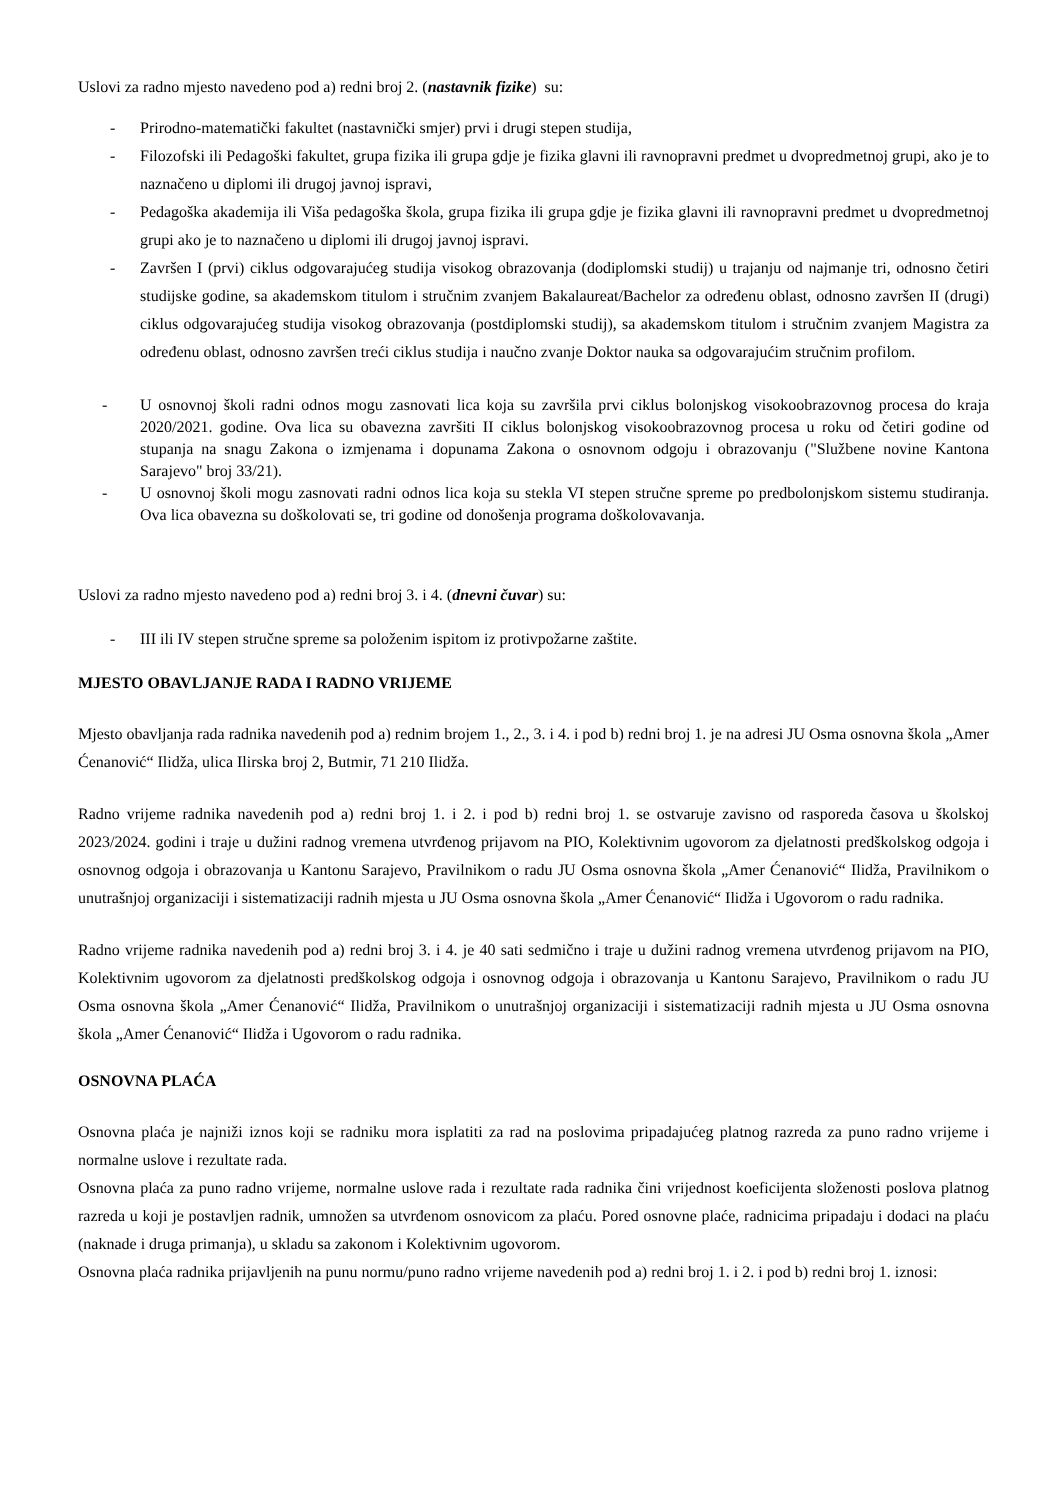Uslovi za radno mjesto navedeno pod a) redni broj 2. (nastavnik fizike) su:
- Prirodno-matematički fakultet (nastavnički smjer) prvi i drugi stepen studija,
- Filozofski ili Pedagoški fakultet, grupa fizika ili grupa gdje je fizika glavni ili ravnopravni predmet u dvopredmetnoj grupi, ako je to naznačeno u diplomi ili drugoj javnoj ispravi,
- Pedagoška akademija ili Viša pedagoška škola, grupa fizika ili grupa gdje je fizika glavni ili ravnopravni predmet u dvopredmetnoj grupi ako je to naznačeno u diplomi ili drugoj javnoj ispravi.
- Završen I (prvi) ciklus odgovarajućeg studija visokog obrazovanja (dodiplomski studij) u trajanju od najmanje tri, odnosno četiri studijske godine, sa akademskom titulom i stručnim zvanjem Bakalaureat/Bachelor za određenu oblast, odnosno završen II (drugi) ciklus odgovarajućeg studija visokog obrazovanja (postdiplomski studij), sa akademskom titulom i stručnim zvanjem Magistra za određenu oblast, odnosno završen treći ciklus studija i naučno zvanje Doktor nauka sa odgovarajućim stručnim profilom.
- U osnovnoj školi radni odnos mogu zasnovati lica koja su završila prvi ciklus bolonjskog visokoobrazovnog procesa do kraja 2020/2021. godine. Ova lica su obavezna završiti II ciklus bolonjskog visokoobrazovnog procesa u roku od četiri godine od stupanja na snagu Zakona o izmjenama i dopunama Zakona o osnovnom odgoju i obrazovanju ("Službene novine Kantona Sarajevo" broj 33/21).
- U osnovnoj školi mogu zasnovati radni odnos lica koja su stekla VI stepen stručne spreme po predbolonjskom sistemu studiranja. Ova lica obavezna su doškolovati se, tri godine od donošenja programa doškolovavanja.
Uslovi za radno mjesto navedeno pod a) redni broj 3. i 4. (dnevni čuvar) su:
- III ili IV stepen stručne spreme sa položenim ispitom iz protivpožarne zaštite.
MJESTO OBAVLJANJE RADA I RADNO VRIJEME
Mjesto obavljanja rada radnika navedenih pod a) rednim brojem 1., 2., 3. i 4. i pod b) redni broj 1. je na adresi JU Osma osnovna škola „Amer Ćenanović“ Ilidža, ulica Ilirska broj 2, Butmir, 71 210 Ilidža.
Radno vrijeme radnika navedenih pod a) redni broj 1. i 2. i pod b) redni broj 1. se ostvaruje zavisno od rasporeda časova u školskoj 2023/2024. godini i traje u dužini radnog vremena utvrđenog prijavom na PIO, Kolektivnim ugovorom za djelatnosti predškolskog odgoja i osnovnog odgoja i obrazovanja u Kantonu Sarajevo, Pravilnikom o radu JU Osma osnovna škola „Amer Ćenanović“ Ilidža, Pravilnikom o unutrašnjoj organizaciji i sistematizaciji radnih mjesta u JU Osma osnovna škola „Amer Ćenanović“ Ilidža i Ugovorom o radu radnika.
Radno vrijeme radnika navedenih pod a) redni broj 3. i 4. je 40 sati sedmično i traje u dužini radnog vremena utvrđenog prijavom na PIO, Kolektivnim ugovorom za djelatnosti predškolskog odgoja i osnovnog odgoja i obrazovanja u Kantonu Sarajevo, Pravilnikom o radu JU Osma osnovna škola „Amer Ćenanović“ Ilidža, Pravilnikom o unutrašnjoj organizaciji i sistematizaciji radnih mjesta u JU Osma osnovna škola „Amer Ćenanović“ Ilidža i Ugovorom o radu radnika.
OSNOVNA PLAĆA
Osnovna plaća je najniži iznos koji se radniku mora isplatiti za rad na poslovima pripadajućeg platnog razreda za puno radno vrijeme i normalne uslove i rezultate rada.
Osnovna plaća za puno radno vrijeme, normalne uslove rada i rezultate rada radnika čini vrijednost koeficijenta složenosti poslova platnog razreda u koji je postavljen radnik, umnožen sa utvrđenom osnovicom za plaću. Pored osnovne plaće, radnicima pripadaju i dodaci na plaću (naknade i druga primanja), u skladu sa zakonom i Kolektivnim ugovorom.
Osnovna plaća radnika prijavljenih na punu normu/puno radno vrijeme navedenih pod a) redni broj 1. i 2. i pod b) redni broj 1. iznosi: